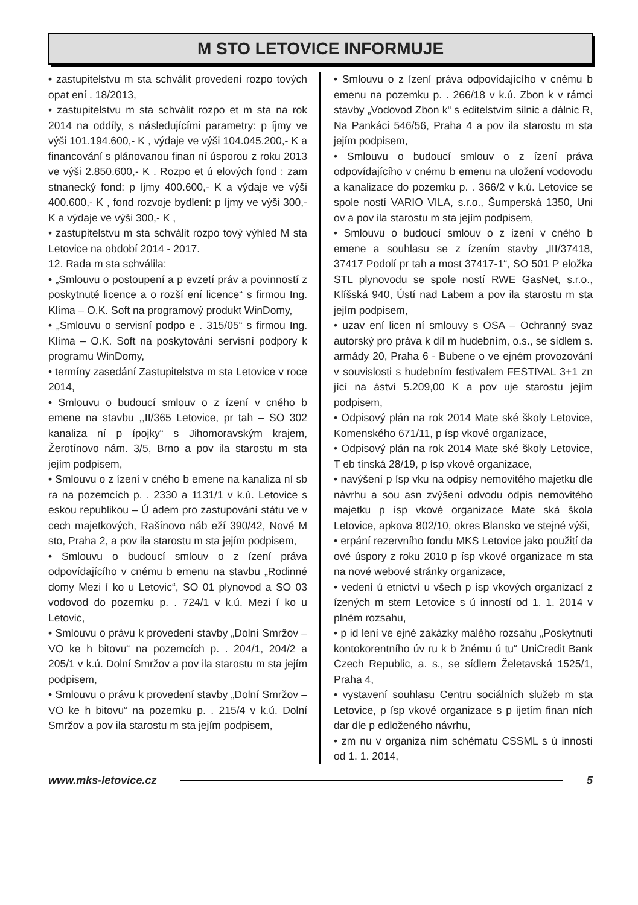M STO LETOVICE INFORMUJE
• zastupitelstvu m sta schválit provedení rozpo tových opat ení . 18/2013,
• zastupitelstvu m sta schválit rozpo et m sta na rok 2014 na oddíly, s následujícími parametry: p íjmy ve výši 101.194.600,- K , výdaje ve výši 104.045.200,- K a financování s plánovanou finan ní úsporou z roku 2013 ve výši 2.850.600,- K . Rozpo et ú elových fond : zam stnanecký fond: p íjmy 400.600,- K a výdaje ve výši 400.600,- K , fond rozvoje bydlení: p íjmy ve výši 300,- K a výdaje ve výši 300,- K ,
• zastupitelstvu m sta schválit rozpo tový výhled M sta Letovice na období 2014 - 2017.
12. Rada m sta schválila:
• „Smlouvu o postoupení a p evzetí práv a povinností z poskytnuté licence a o rozší ení licence“ s firmou Ing. Klíma – O.K. Soft na programový produkt WinDomy,
• „Smlouvu o servisní podpo e . 315/05“ s firmou Ing. Klíma – O.K. Soft na poskytování servisní podpory k programu WinDomy,
• termíny zasedání Zastupitelstva m sta Letovice v roce 2014,
• Smlouvu o budoucí smlouv o z ízení v cného b emene na stavbu ,,II/365 Letovice, pr tah – SO 302 kanaliza ní p ípojky“ s Jihomoravským krajem, Žerotínovo nám. 3/5, Brno a pov ila starostu m sta jejím podpisem,
• Smlouvu o z ízení v cného b emene na kanaliza ní sb ra na pozemcích p. . 2330 a 1131/1 v k.ú. Letovice s eskou republikou – Ú adem pro zastupování státu ve v cech majetkových, Rašínovo náb eží 390/42, Nové M sto, Praha 2, a pov ila starostu m sta jejím podpisem,
• Smlouvu o budoucí smlouv o z ízení práva odpovídajícího v cnému b emenu na stavbu „Rodinné domy Mezi í ko u Letovic“, SO 01 plynovod a SO 03 vodovod do pozemku p. . 724/1 v k.ú. Mezi í ko u Letovic,
• Smlouvu o právu k provedení stavby „Dolní Smržov – VO ke h bitovu“ na pozemcích p. . 204/1, 204/2 a 205/1 v k.ú. Dolní Smržov a pov ila starostu m sta jejím podpisem,
• Smlouvu o právu k provedení stavby „Dolní Smržov – VO ke h bitovu“ na pozemku p. . 215/4 v k.ú. Dolní Smržov a pov ila starostu m sta jejím podpisem,
• Smlouvu o z ízení práva odpovídajícího v cnému b emenu na pozemku p. . 266/18 v k.ú. Zbon k v rámci stavby „Vodovod Zbon k“ s editelstvím silnic a dálnic R, Na Pankáci 546/56, Praha 4 a pov ila starostu m sta jejím podpisem,
• Smlouvu o budoucí smlouv o z ízení práva odpovídajícího v cnému b emenu na uložení vodovodu a kanalizace do pozemku p. . 366/2 v k.ú. Letovice se spole ností VARIO VILA, s.r.o., Šumperská 1350, Uni ov a pov ila starostu m sta jejím podpisem,
• Smlouvu o budoucí smlouv o z ízení v cného b emene a souhlasu se z ízením stavby „III/37418, 37417 Podolí pr tah a most 37417-1“, SO 501 P eložka STL plynovodu se spole ností RWE GasNet, s.r.o., Klíšská 940, Ústí nad Labem a pov ila starostu m sta jejím podpisem,
• uzav ení licen ní smlouvy s OSA – Ochranný svaz autorský pro práva k díl m hudebním, o.s., se sídlem s. armády 20, Praha 6 - Bubene o ve ejném provozování v souvislosti s hudebním festivalem FESTIVAL 3+1 zn jící na áství 5.209,00 K a pov uje starostu jejím podpisem,
• Odpisový plán na rok 2014 Mate ské školy Letovice, Komenského 671/11, p ísp vkové organizace,
• Odpisový plán na rok 2014 Mate ské školy Letovice, T eb tínská 28/19, p ísp vkové organizace,
• navýšení p ísp vku na odpisy nemovitého majetku dle návrhu a sou asn zvýšení odvodu odpis nemovitého majetku p ísp vkové organizace Mate ská škola Letovice, apkova 802/10, okres Blansko ve stejné výši,
• erpání rezervního fondu MKS Letovice jako použití da ové úspory z roku 2010 p ísp vkové organizace m sta na nové webové stránky organizace,
• vedení ú etnictví u všech p ísp vkových organizací z ízených m stem Letovice s ú inností od 1. 1. 2014 v plném rozsahu,
• p id lení ve ejné zakázky malého rozsahu „Poskytnutí kontokorentního úv ru k b žnému ú tu“ UniCredit Bank Czech Republic, a. s., se sídlem Želetavská 1525/1, Praha 4,
• vystavení souhlasu Centru sociálních služeb m sta Letovice, p ísp vkové organizace s p ijetím finan ních dar dle p edloženého návrhu,
• zm nu v organiza ním schématu CSSML s ú inností od 1. 1. 2014,
www.mks-letovice.cz 5